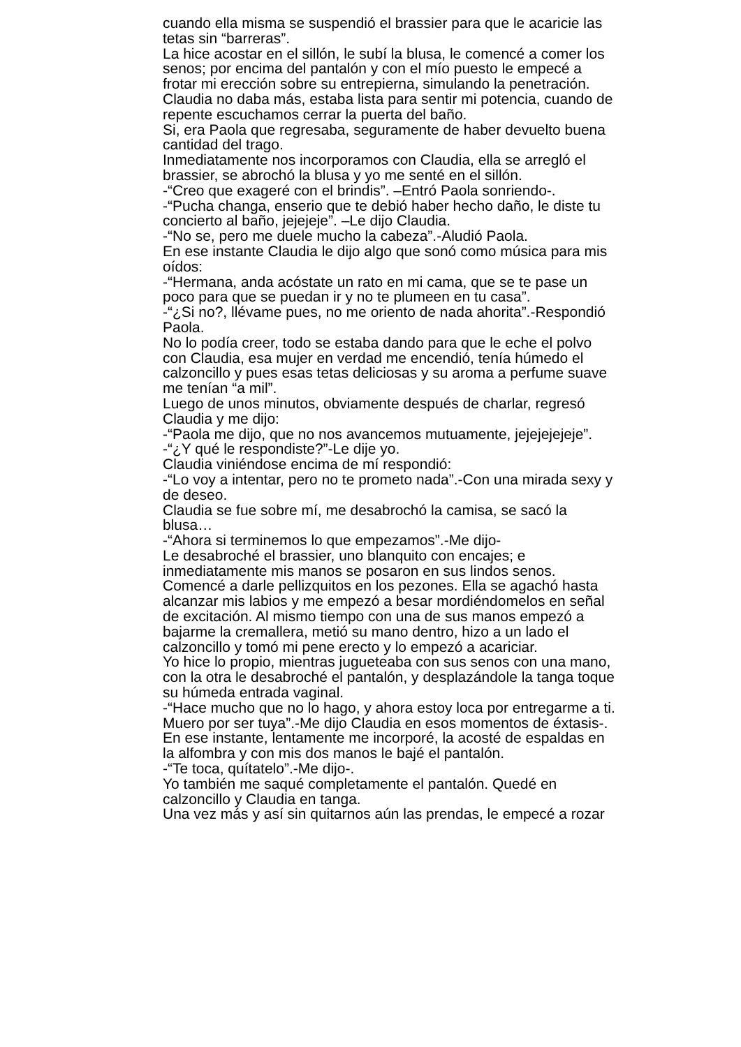cuando ella misma se suspendió el brassier para que le acaricie las
tetas sin “barreras”.
La hice acostar en el sillón, le subí la blusa, le comencé a comer los
senos; por encima del pantalón y con el mío puesto le empecé a
frotar mi erección sobre su entrepierna, simulando la penetración.
Claudia no daba más, estaba lista para sentir mi potencia, cuando de
repente escuchamos cerrar la puerta del baño.
Si, era Paola que regresaba, seguramente de haber devuelto buena
cantidad del trago.
Inmediatamente nos incorporamos con Claudia, ella se arregló el
brassier, se abrochó la blusa y yo me senté en el sillón.
-“Creo que exageré con el brindis”. –Entró Paola sonriendo-.
-“Pucha changa, enserio que te debió haber hecho daño, le diste tu
concierto al baño, jejejeje”. –Le dijo Claudia.
-“No se, pero me duele mucho la cabeza”.-Aludió Paola.
En ese instante Claudia le dijo algo que sonó como música para mis
oídos:
-“Hermana, anda acóstate un rato en mi cama, que se te pase un
poco para que se puedan ir y no te plumeen en tu casa”.
-“¿Si no?, llévame pues, no me oriento de nada ahorita”.-Respondió
Paola.
No lo podía creer, todo se estaba dando para que le eche el polvo
con Claudia, esa mujer en verdad me encendió, tenía húmedo el
calzoncillo y pues esas tetas deliciosas y su aroma a perfume suave
me tenían “a mil”.
Luego de unos minutos, obviamente después de charlar, regresó
Claudia y me dijo:
-“Paola me dijo, que no nos avancemos mutuamente, jejejejejeje”.
-“¿Y qué le respondiste?”-Le dije yo.
Claudia viniéndose encima de mí respondió:
-“Lo voy a intentar, pero no te prometo nada”.-Con una mirada sexy y
de deseo.
Claudia se fue sobre mí, me desabrochó la camisa, se sacó la
blusa…
-“Ahora si terminemos lo que empezamos”.-Me dijo-
Le desabroché el brassier, uno blanquito con encajes; e
inmediatamente mis manos se posaron en sus lindos senos.
Comencé a darle pellizquitos en los pezones. Ella se agachó hasta
alcanzar mis labios y me empezó a besar mordiéndomelos en señal
de excitación. Al mismo tiempo con una de sus manos empezó a
bajarme la cremallera, metió su mano dentro, hizo a un lado el
calzoncillo y tomó mi pene erecto y lo empezó a acariciar.
Yo hice lo propio, mientras jugueteaba con sus senos con una mano,
con la otra le desabroché el pantalón, y desplazándole la tanga toque
su húmeda entrada vaginal.
-“Hace mucho que no lo hago, y ahora estoy loca por entregarme a ti.
Muero por ser tuya”.-Me dijo Claudia en esos momentos de éxtasis-.
En ese instante, lentamente me incorporé, la acosté de espaldas en
la alfombra y con mis dos manos le bajé el pantalón.
-“Te toca, quítatelo”.-Me dijo-.
Yo también me saqué completamente el pantalón. Quedé en
calzoncillo y Claudia en tanga.
Una vez más y así sin quitarnos aún las prendas, le empecé a rozar